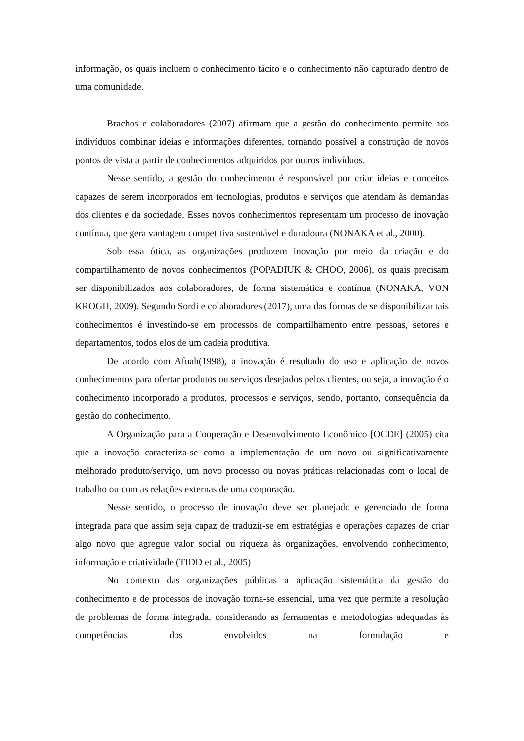informação, os quais incluem o conhecimento tácito e o conhecimento não capturado dentro de uma comunidade.
Brachos e colaboradores (2007) afirmam que a gestão do conhecimento permite aos indivíduos combinar ideias e informações diferentes, tornando possível a construção de novos pontos de vista a partir de conhecimentos adquiridos por outros indivíduos.
Nesse sentido, a gestão do conhecimento é responsável por criar ideias e conceitos capazes de serem incorporados em tecnologias, produtos e serviços que atendam às demandas dos clientes e da sociedade. Esses novos conhecimentos representam um processo de inovação contínua, que gera vantagem competitiva sustentável e duradoura (NONAKA et al., 2000).
Sob essa ótica, as organizações produzem inovação por meio da criação e do compartilhamento de novos conhecimentos (POPADIUK & CHOO, 2006), os quais precisam ser disponibilizados aos colaboradores, de forma sistemática e contínua (NONAKA, VON KROGH, 2009). Segundo Sordi e colaboradores (2017), uma das formas de se disponibilizar tais conhecimentos é investindo-se em processos de compartilhamento entre pessoas, setores e departamentos, todos elos de um cadeia produtiva.
De acordo com Afuah(1998), a inovação é resultado do uso e aplicação de novos conhecimentos para ofertar produtos ou serviços desejados pelos clientes, ou seja, a inovação é o conhecimento incorporado a produtos, processos e serviços, sendo, portanto, consequência da gestão do conhecimento.
A Organização para a Cooperação e Desenvolvimento Econômico [OCDE] (2005) cita que a inovação caracteriza-se como a implementação de um novo ou significativamente melhorado produto/serviço, um novo processo ou novas práticas relacionadas com o local de trabalho ou com as relações externas de uma corporação.
Nesse sentido, o processo de inovação deve ser planejado e gerenciado de forma integrada para que assim seja capaz de traduzir-se em estratégias e operações capazes de criar algo novo que agregue valor social ou riqueza às organizações, envolvendo conhecimento, informação e criatividade (TIDD et al., 2005)
No contexto das organizações públicas a aplicação sistemática da gestão do conhecimento e de processos de inovação torna-se essencial, uma vez que permite a resolução de problemas de forma integrada, considerando as ferramentas e metodologias adequadas às competências dos envolvidos na formulação e